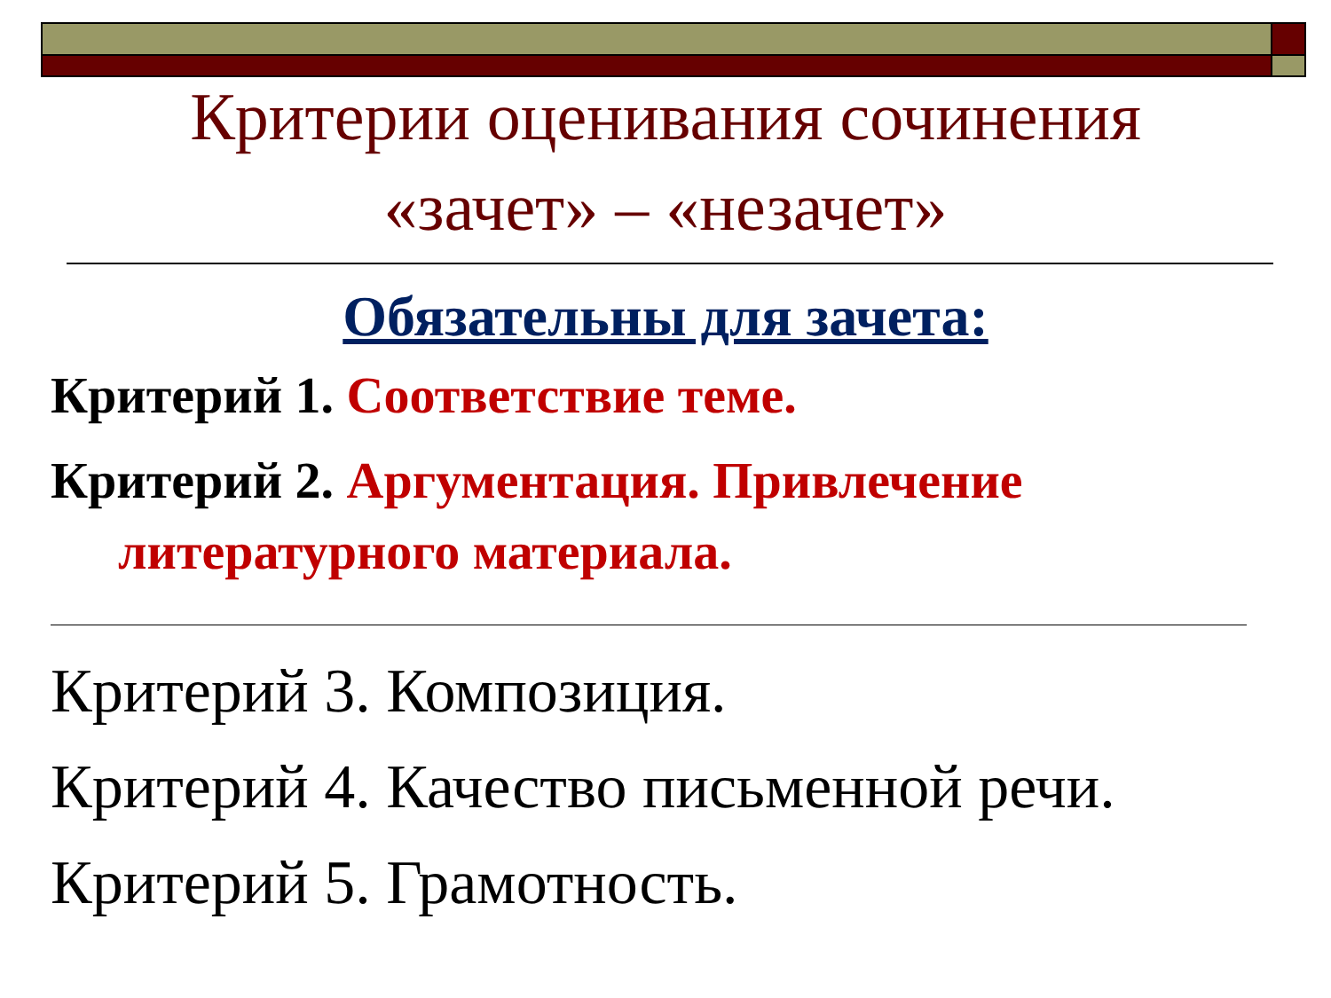Критерии оценивания сочинения
«зачет» – «незачет»
Обязательны для зачета:
Критерий 1. Соответствие теме.
Критерий 2. Аргументация. Привлечение
литературного материала.
Критерий 3. Композиция.
Критерий 4. Качество письменной речи.
Критерий 5. Грамотность.